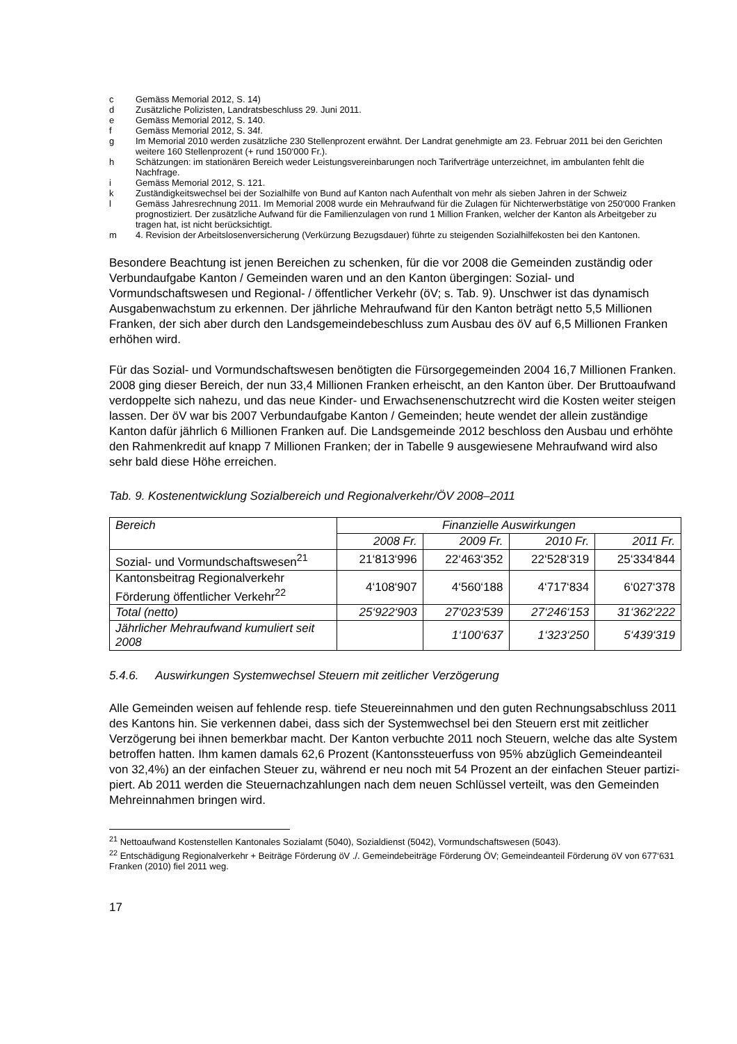c Gemäss Memorial 2012, S. 14)
d Zusätzliche Polizisten, Landratsbeschluss 29. Juni 2011.
e Gemäss Memorial 2012, S. 140.
f Gemäss Memorial 2012, S. 34f.
g Im Memorial 2010 werden zusätzliche 230 Stellenprozent erwähnt. Der Landrat genehmigte am 23. Februar 2011 bei den Gerichten weitere 160 Stellenprozent (+ rund 150‘000 Fr.).
h Schätzungen: im stationären Bereich weder Leistungsvereinbarungen noch Tarifverträge unterzeichnet, im ambulanten fehlt die Nachfrage.
i Gemäss Memorial 2012, S. 121.
k Zuständigkeitswechsel bei der Sozialhilfe von Bund auf Kanton nach Aufenthalt von mehr als sieben Jahren in der Schweiz
l Gemäss Jahresrechnung 2011. Im Memorial 2008 wurde ein Mehraufwand für die Zulagen für Nichterwerbs­tätige von 250‘000 Franken prognostiziert. Der zusätzliche Aufwand für die Familienzulagen von rund 1 Mil­lion Franken, welcher der Kanton als Arbeitgeber zu tragen hat, ist nicht berücksichtigt.
m 4. Revision der Arbeitslosenversicherung (Verkürzung Bezugsdauer) führte zu steigenden Sozialhilfekosten bei den Kantonen.
Besondere Beachtung ist jenen Bereichen zu schenken, für die vor 2008 die Gemeinden zuständig oder Verbundaufgabe Kanton / Gemeinden waren und an den Kanton übergingen: Sozial- und Vormundschaftswesen und Regional- / öffentlicher Verkehr (öV; s. Tab. 9). Unschwer ist das dynamisch Ausgabenwachstum zu erkennen. Der jährliche Mehraufwand für den Kanton beträgt netto 5,5 Millionen Franken, der sich aber durch den Landsgemeinde­beschluss zum Ausbau des öV auf 6,5 Millionen Franken erhöhen wird.
Für das Sozial- und Vormundschaftswesen benötigten die Fürsorgegemeinden 2004 16,7 Millionen Franken. 2008 ging dieser Bereich, der nun 33,4 Millionen Franken erheischt, an den Kanton über. Der Bruttoaufwand verdoppelte sich nahezu, und das neue Kinder- und Erwachsenenschutzrecht wird die Kosten weiter steigen lassen. Der öV war bis 2007 Ver­bundaufgabe Kanton / Gemeinden; heute wendet der allein zuständige Kanton dafür jährlich 6 Millionen Franken auf. Die Landsgemeinde 2012 beschloss den Ausbau und erhöhte den Rahmenkredit auf knapp 7 Millionen Franken; der in Tabelle 9 ausgewiesene Mehraufwand wird also sehr bald diese Höhe erreichen.
Tab. 9. Kostenentwicklung Sozialbereich und Regionalverkehr/ÖV 2008–2011
| Bereich | Finanzielle Auswirkungen | | | |
| --- | --- | --- | --- | --- |
| | 2008 Fr. | 2009 Fr. | 2010 Fr. | 2011 Fr. |
| Sozial- und Vormundschafts­wesen<sup>21</sup> | 21‘813‘996 | 22‘463‘352 | 22‘528‘319 | 25‘334‘844 |
| Kantonsbeitrag Regionalverkehr Förderung öffentlicher Verkehr<sup>22</sup> | 4‘108‘907 | 4‘560‘188 | 4‘717‘834 | 6‘027‘378 |
| Total (netto) | 25‘922‘903 | 27‘023‘539 | 27‘246‘153 | 31‘362‘222 |
| Jährlicher Mehraufwand kumuliert seit 2008 | | 1‘100‘637 | 1‘323‘250 | 5‘439‘319 |
5.4.6. Auswirkungen Systemwechsel Steuern mit zeitlicher Verzögerung
Alle Gemeinden weisen auf fehlende resp. tiefe Steuereinnahmen und den guten Rech­nungsabschluss 2011 des Kantons hin. Sie verkennen dabei, dass sich der Systemwechsel bei den Steuern erst mit zeitlicher Verzögerung bei ihnen bemerkbar macht. Der Kanton verbuchte 2011 noch Steuern, welche das alte System betroffen hatten. Ihm kamen damals 62,6 Prozent (Kantonssteuerfuss von 95% abzüglich Gemeindeanteil von 32,4%) an der einfachen Steuer zu, während er neu noch mit 54 Prozent an der einfachen Steuer partizi­piert. Ab 2011 werden die Steuernachzahlungen nach dem neuen Schlüssel verteilt, was den Gemeinden Mehreinnahmen bringen wird.
<sup>21</sup> Nettoaufwand Kostenstellen Kantonales Sozialamt (5040), Sozialdienst (5042), Vormundschaftswesen (5043).
<sup>22</sup> Entschädigung Regionalverkehr + Beiträge Förderung öV ./. Gemeindebeiträge Förderung ÖV; Gemeindeanteil Förderung öV von 677‘631 Franken (2010) fiel 2011 weg.
17